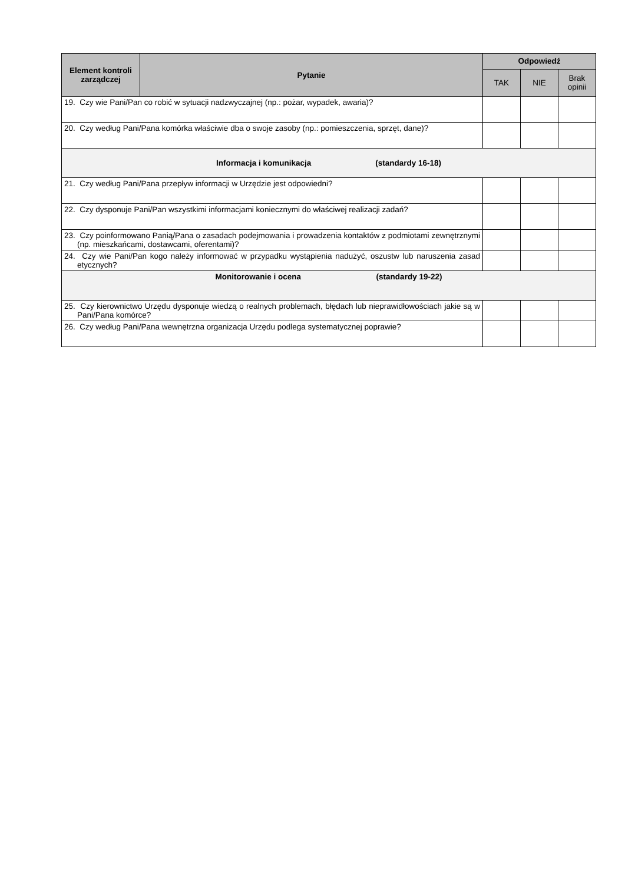| Element kontroli zarządczej | Pytanie | Odpowiedź | | |
| --- | --- | --- | --- | --- |
| | | TAK | NIE | Brak opinii |
| 19. Czy wie Pani/Pan co robić w sytuacji nadzwyczajnej (np.: pożar, wypadek, awaria)? | | | | |
| 20. Czy według Pani/Pana komórka właściwie dba o swoje zasoby (np.: pomieszczenia, sprzęt, dane)? | | | | |
| Informacja i komunikacja (standardy 16-18) | | | | |
| 21. Czy według Pani/Pana przepływ informacji w Urzędzie jest odpowiedni? | | | | |
| 22. Czy dysponuje Pani/Pan wszystkimi informacjami koniecznymi do właściwej realizacji zadań? | | | | |
| 23. Czy poinformowano Panią/Pana o zasadach podejmowania i prowadzenia kontaktów z podmiotami zewnętrznymi (np. mieszkańcami, dostawcami, oferentami)? | | | | |
| 24. Czy wie Pani/Pan kogo należy informować w przypadku wystąpienia nadużyć, oszustw lub naruszenia zasad etycznych? | | | | |
| Monitorowanie i ocena (standardy 19-22) | | | | |
| 25. Czy kierownictwo Urzędu dysponuje wiedzą o realnych problemach, błędach lub nieprawidłowościach jakie są w Pani/Pana komórce? | | | | |
| 26. Czy według Pani/Pana wewnętrzna organizacja Urzędu podlega systematycznej poprawie? | | | | |